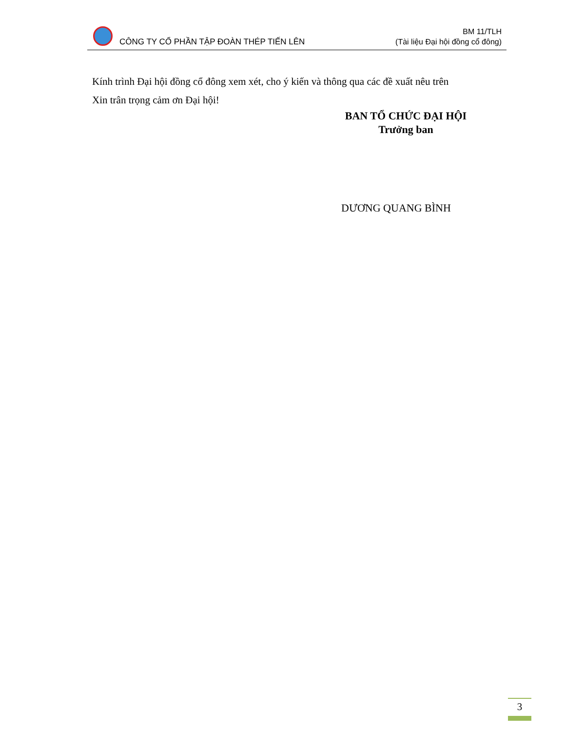CÔNG TY CỔ PHẦN TẬP ĐOÀN THÉP TIẾN LÊN
BM 11/TLH
(Tài liệu Đại hội đồng cổ đông)
Kính trình Đại hội đồng cổ đông xem xét, cho ý kiến và thông qua các đề xuất nêu trên
Xin trân trọng cảm ơn Đại hội!
BAN TỔ CHỨC ĐẠI HỘI
Trưởng ban
DƯƠNG QUANG BÌNH
3